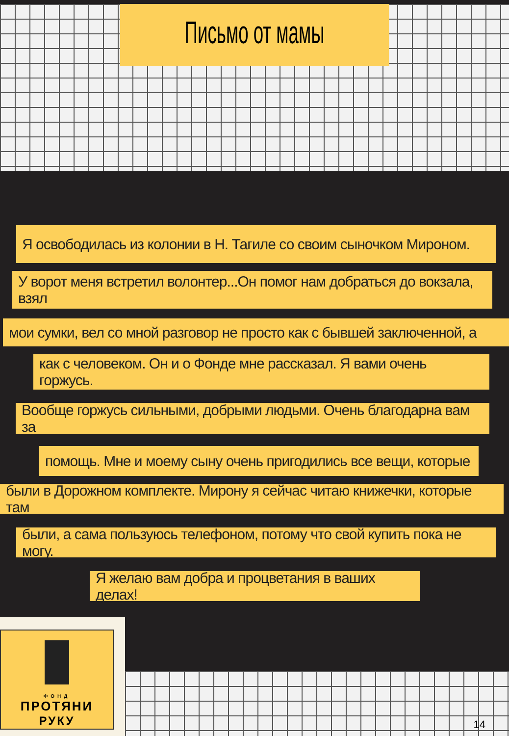Письмо от мамы
Я освободилась из колонии в Н. Тагиле со своим сыночком Мироном.
У ворот меня встретил волонтер...Он помог нам добраться до вокзала, взял
мои сумки, вел со мной разговор не просто как с бывшей заключенной, а
как с человеком. Он и о Фонде мне рассказал. Я вами очень горжусь.
Вообще горжусь сильными, добрыми людьми. Очень благодарна вам за
помощь. Мне и моему сыну очень пригодились все вещи, которые
были в Дорожном комплекте. Мирону я сейчас читаю книжечки, которые там
были, а сама пользуюсь телефоном, потому что свой купить пока не могу.
Я желаю вам добра и процветания в ваших делах!
ФОНД
ПРОТЯНИ
РУКУ
14